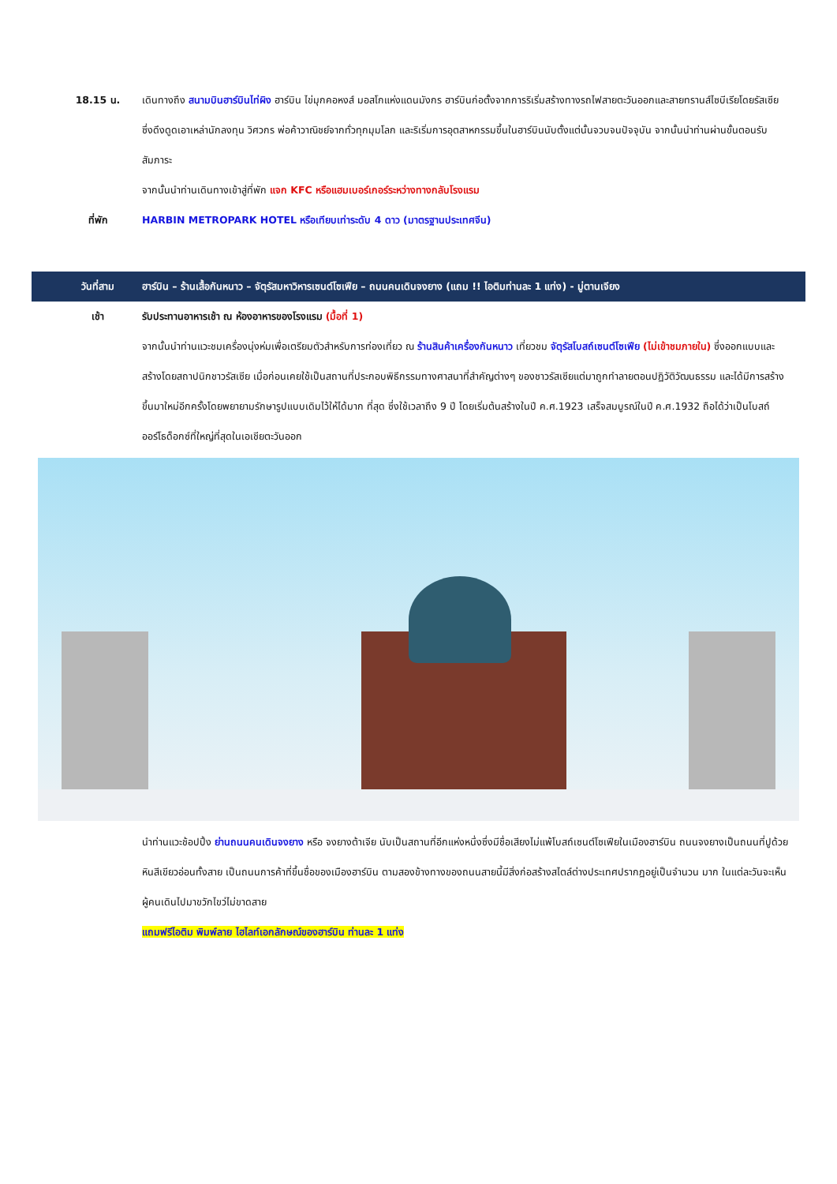18.15 น. เดินทางถึง สนามบินฮาร์บินไท่ผิง ฮาร์บิน ไข่มุกคอหงส์ มอสโกแห่งแดนมังกร ฮาร์บินก่อตั้งจากการริเริ่มสร้างทางรถไฟสายตะวันออกและสายทรานส์ไซบีเรียโดยรัสเซีย ซึ่งดึงดูดเอาเหล่านักลงทุน วิศวกร พ่อค้าวาณิชย์จากทั่วทุกมุมโลก และริเริ่มการอุตสาหกรรมขึ้นในฮาร์บินนับตั้งแต่นั้นจวบจนปัจจุบัน จากนั้นนำท่านผ่านขั้นตอนรับสัมภาระ
จากนั้นนำท่านเดินทางเข้าสู่ที่พัก แจก KFC หรือแฮมเบอร์เกอร์ระหว่างทางกลับโรงแรม
ที่พัก HARBIN METROPARK HOTEL หรือเทียบเท่าระดับ 4 ดาว (มาตรฐานประเทศจีน)
วันที่สาม ฮาร์บิน – ร้านเสื้อกันหนาว – จัตุรัสมหาวิหารเซนต์โซเฟีย – ถนนคนเดินจงยาง (แถม !! ไอติมท่านละ 1 แท่ง) - มู่ตานเจียง
เช้า รับประทานอาหารเช้า ณ ห้องอาหารของโรงแรม (มื้อที่ 1)
จากนั้นนำท่านแวะชมเครื่องนุ่งห่มเพื่อเตรียมตัวสำหรับการท่องเที่ยว ณ ร้านสินค้าเครื่องกันหนาว เที่ยวชม จัตุรัสโบสถ์เซนต์โซเฟีย (ไม่เข้าชมภายใน) ซึ่งออกแบบและสร้างโดยสถาปนิกชาวรัสเซีย เมื่อก่อนเคยใช้เป็นสถานที่ประกอบพิธีกรรมทางศาสนาที่สำคัญต่างๆ ของชาวรัสเซียแต่มาถูกทำลายตอนปฏิวัติวัฒนธรรม และได้มีการสร้างขึ้นมาใหม่อีกครั้งโดยพยายามรักษารูปแบบเดิมไว้ให้ได้มาก ที่สุด ซึ่งใช้เวลาถึง 9 ปี โดยเริ่มต้นสร้างในปี ค.ศ.1923 เสร็จสมบูรณ์ในปี ค.ศ.1932 ถือได้ว่าเป็นโบสถ์ออร์โธด็อกซ์ที่ใหญ่ที่สุดในเอเชียตะวันออก
นำท่านแวะช้อปปิ้ง ย่านถนนคนเดินจงยาง หรือ จงยางต้าเจีย นับเป็นสถานที่อีกแห่งหนึ่งซึ่งมีชื่อเสียงไม่แพ้โบสถ์เซนต์โซเฟียในเมืองฮาร์บิน ถนนจงยางเป็นถนนที่ปูด้วยหินสีเขียวอ่อนทั้งสาย เป็นถนนการค้าที่ขึ้นชื่อของเมืองฮาร์บิน ตามสองข้างทางของถนนสายนี้มีสิ่งก่อสร้างสไตล์ต่างประเทศปรากฏอยู่เป็นจำนวน มาก ในแต่ละวันจะเห็นผู้คนเดินไปมาขวักไขว่ไม่ขาดสาย
แถมฟรีไอติม พิมพ์ลาย ไฮไลท์เอกลักษณ์ของฮาร์บิน ท่านละ 1 แท่ง